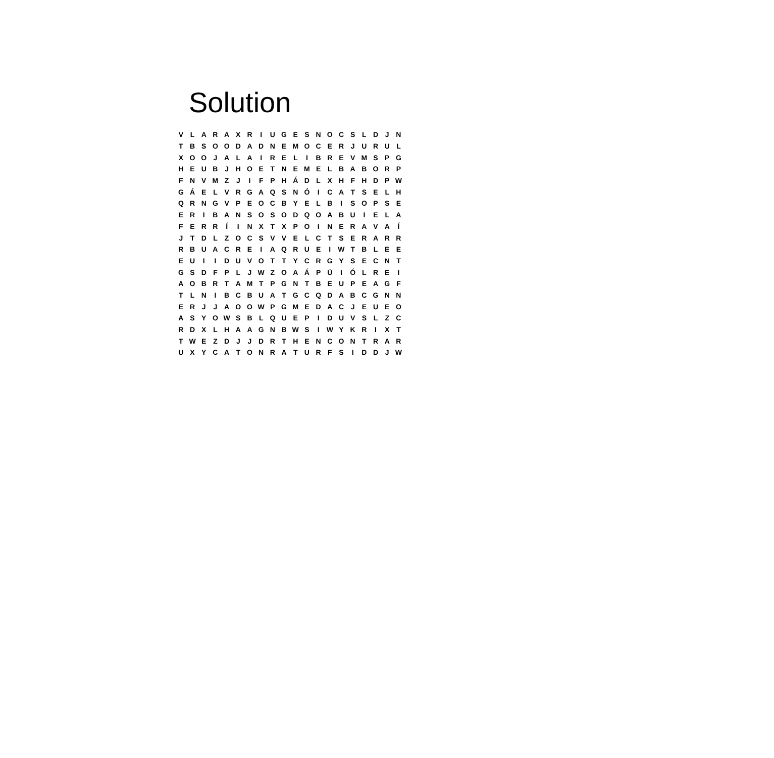Solution
| V | L | A | R | A | X | R | I | U | G | E | S | N | O | C | S | L | D | J | N |
| T | B | S | O | O | D | A | D | N | E | M | O | C | E | R | J | U | R | U | L |
| X | O | O | J | A | L | A | I | R | E | L | I | B | R | E | V | M | S | P | G |
| H | E | U | B | J | H | O | E | T | N | E | M | E | L | B | A | B | O | R | P |
| F | N | V | M | Z | J | I | F | P | H | Á | D | L | X | H | F | H | D | P | W |
| G | Á | E | L | V | R | G | A | Q | S | N | Ó | I | C | A | T | S | E | L | H |
| Q | R | N | G | V | P | E | O | C | B | Y | E | L | B | I | S | O | P | S | E |
| E | R | I | B | A | N | S | O | S | O | D | Q | O | A | B | U | I | E | L | A |
| F | E | R | R | Í | I | N | X | T | X | P | O | I | N | E | R | A | V | A | Í |
| J | T | D | L | Z | O | C | S | V | V | E | L | C | T | S | E | R | A | R | R |
| R | B | U | A | C | R | E | I | A | Q | R | U | E | I | W | T | B | L | E | E |
| E | U | I | I | D | U | V | O | T | T | Y | C | R | G | Y | S | E | C | N | T |
| G | S | D | F | P | L | J | W | Z | O | A | Á | P | Ü | I | Ó | L | R | E | I |
| A | O | B | R | T | A | M | T | P | G | N | T | B | E | U | P | E | A | G | F |
| T | L | N | I | B | C | B | U | A | T | G | C | Q | D | A | B | C | G | N | N |
| E | R | J | J | A | O | O | W | P | G | M | E | D | A | C | J | E | U | E | O |
| A | S | Y | O | W | S | B | L | Q | U | E | P | I | D | U | V | S | L | Z | C |
| R | D | X | L | H | A | A | G | N | B | W | S | I | W | Y | K | R | I | X | T |
| T | W | E | Z | D | J | J | D | R | T | H | E | N | C | O | N | T | R | A | R |
| U | X | Y | C | A | T | O | N | R | A | T | U | R | F | S | I | D | D | J | W |